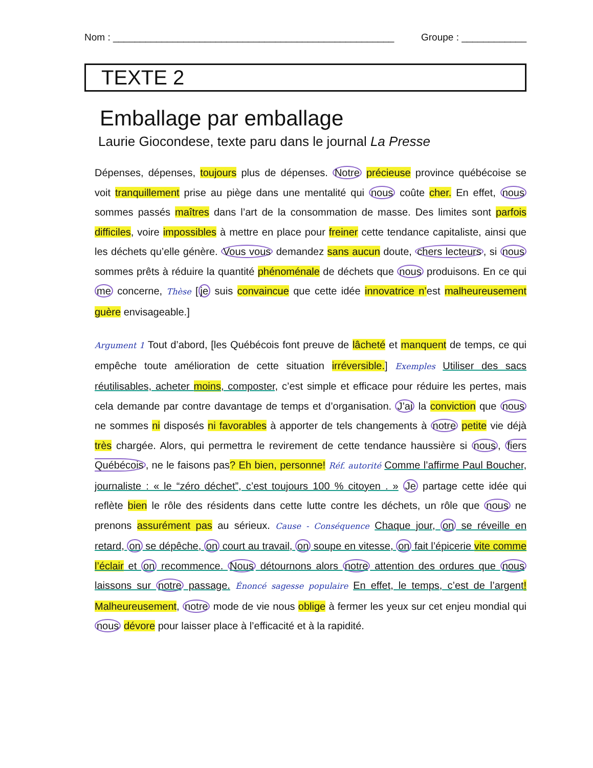Nom : ____________________________________________________ Groupe : ____________
TEXTE 2
Emballage par emballage
Laurie Giocondese, texte paru dans le journal La Presse
Dépenses, dépenses, toujours plus de dépenses. Notre précieuse province québécoise se voit tranquillement prise au piège dans une mentalité qui nous coûte cher. En effet, nous sommes passés maîtres dans l’art de la consommation de masse. Des limites sont parfois difficiles, voire impossibles à mettre en place pour freiner cette tendance capitaliste, ainsi que les déchets qu’elle génère. Vous vous demandez sans aucun doute, chers lecteurs, si nous sommes prêts à réduire la quantité phénoménale de déchets que nous produisons. En ce qui me concerne, Thèse [je suis convaincue que cette idée innovatrice n’est malheureusement guère envisageable.]
Argument 1 Tout d’abord, [les Québécois font preuve de lâcheté et manquent de temps, ce qui empêche toute amélioration de cette situation irréversible.] Exemples Utiliser des sacs réutilisables, acheter moins, composter, c’est simple et efficace pour réduire les pertes, mais cela demande par contre davantage de temps et d’organisation. J’ai la conviction que nous ne sommes ni disposés ni favorables à apporter de tels changements à notre petite vie déjà très chargée. Alors, qui permettra le revirement de cette tendance haussière si nous, fiers Québécois, ne le faisons pas? Eh bien, personne! Réf. autorité Comme l’affirme Paul Boucher, journaliste : « le “zéro déchet”, c’est toujours 100 % citoyen . » Je partage cette idée qui reflète bien le rôle des résidents dans cette lutte contre les déchets, un rôle que nous ne prenons assurément pas au sérieux. Cause - Conséquence Chaque jour, on se réveille en retard, on se dépêche, on court au travail, on soupe en vitesse, on fait l’épicerie vite comme l’éclair et on recommence. Nous détournons alors notre attention des ordures que nous laissons sur notre passage. Énoncé sagesse populaire En effet, le temps, c’est de l’argent! Malheureusement, notre mode de vie nous oblige à fermer les yeux sur cet enjeu mondial qui nous dévore pour laisser place à l’efficacité et à la rapidité.